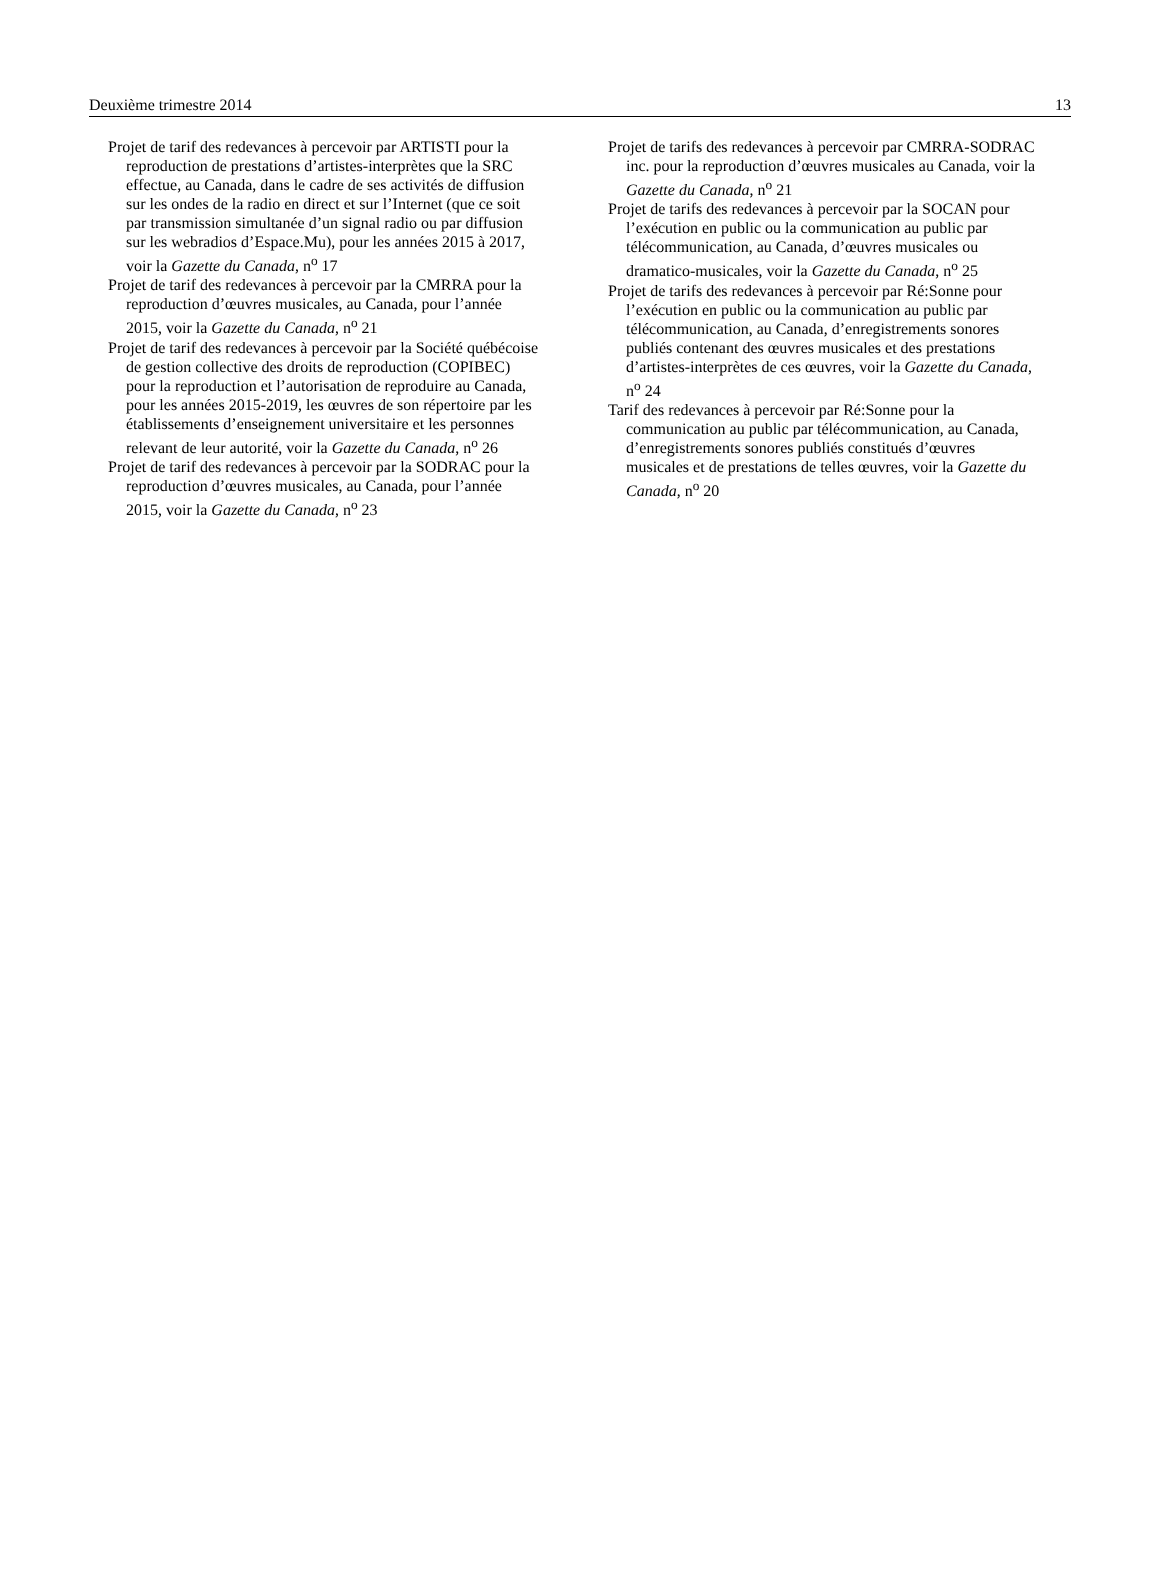Deuxième trimestre 2014 13
Projet de tarif des redevances à percevoir par ARTISTI pour la reproduction de prestations d’artistes-interprètes que la SRC effectue, au Canada, dans le cadre de ses activités de diffusion sur les ondes de la radio en direct et sur l’Internet (que ce soit par transmission simultanée d’un signal radio ou par diffusion sur les webradios d’Espace.Mu), pour les années 2015 à 2017, voir la Gazette du Canada, n<sup>o</sup> 17
Projet de tarif des redevances à percevoir par la CMRRA pour la reproduction d’œuvres musicales, au Canada, pour l’année 2015, voir la Gazette du Canada, n<sup>o</sup> 21
Projet de tarif des redevances à percevoir par la Société québécoise de gestion collective des droits de reproduction (COPIBEC) pour la reproduction et l’autorisation de reproduire au Canada, pour les années 2015-2019, les œuvres de son répertoire par les établissements d’enseignement universitaire et les personnes relevant de leur autorité, voir la Gazette du Canada, n<sup>o</sup> 26
Projet de tarif des redevances à percevoir par la SODRAC pour la reproduction d’œuvres musicales, au Canada, pour l’année 2015, voir la Gazette du Canada, n<sup>o</sup> 23
Projet de tarifs des redevances à percevoir par CMRRA-SODRAC inc. pour la reproduction d’œuvres musicales au Canada, voir la Gazette du Canada, n<sup>o</sup> 21
Projet de tarifs des redevances à percevoir par la SOCAN pour l’exécution en public ou la communication au public par télécommunication, au Canada, d’œuvres musicales ou dramatico-musicales, voir la Gazette du Canada, n<sup>o</sup> 25
Projet de tarifs des redevances à percevoir par Ré:Sonne pour l’exécution en public ou la communication au public par télécommunication, au Canada, d’enregistrements sonores publiés contenant des œuvres musicales et des prestations d’artistes-interprètes de ces œuvres, voir la Gazette du Canada, n<sup>o</sup> 24
Tarif des redevances à percevoir par Ré:Sonne pour la communication au public par télécommunication, au Canada, d’enregistrements sonores publiés constitués d’œuvres musicales et de prestations de telles œuvres, voir la Gazette du Canada, n<sup>o</sup> 20